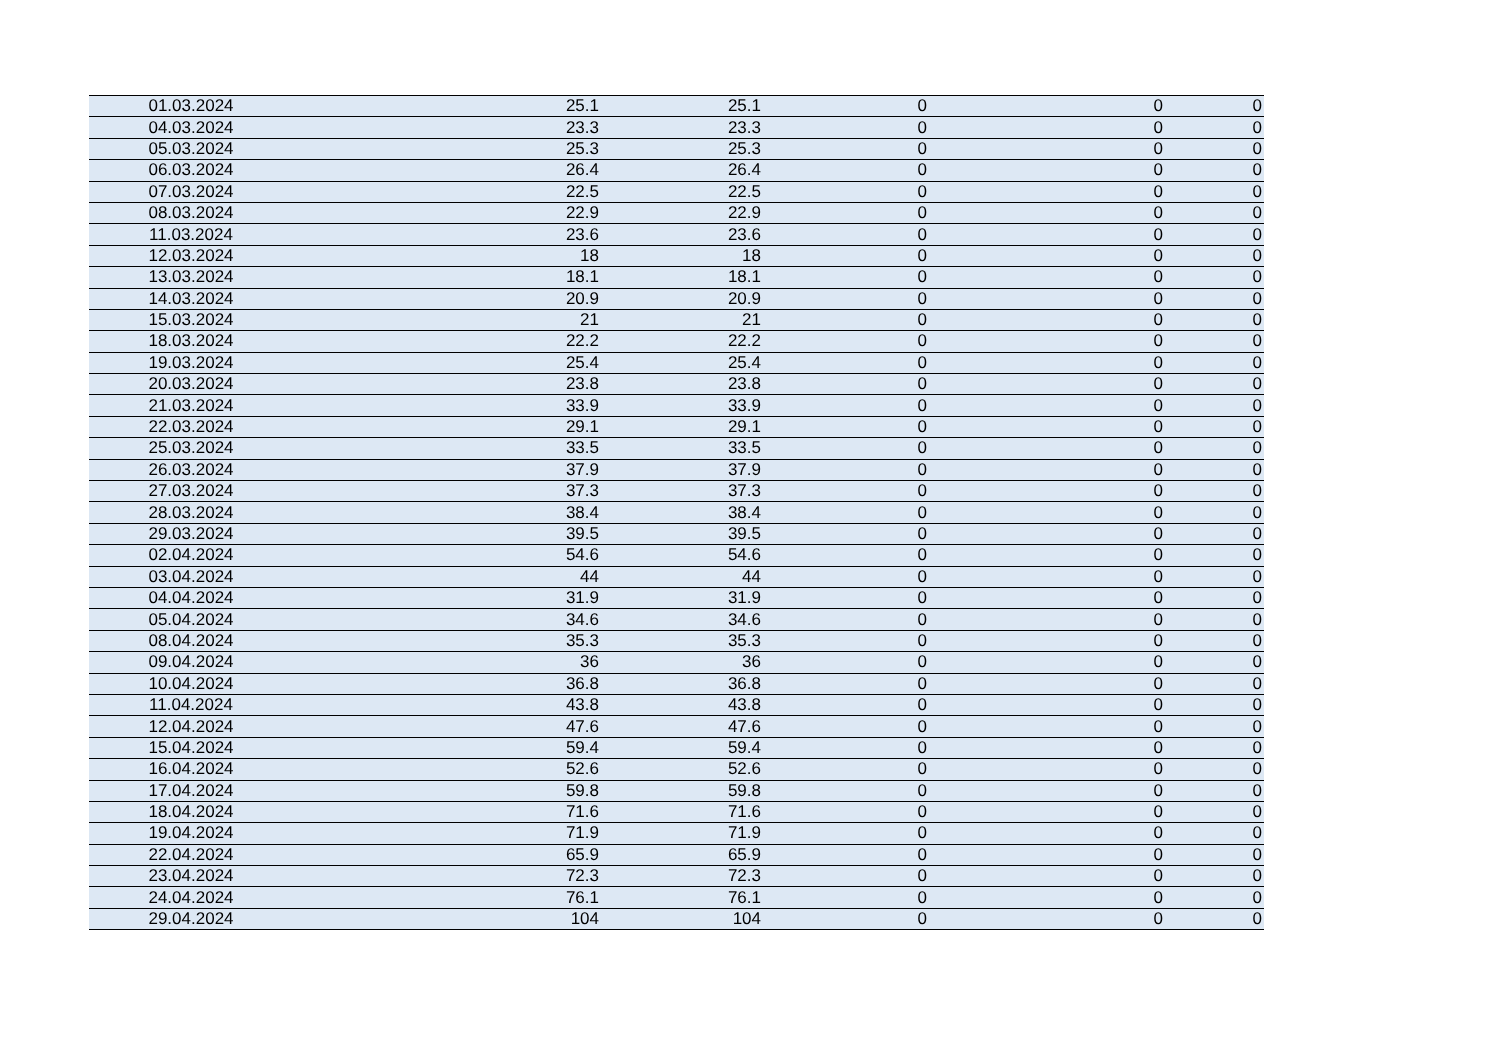| 01.03.2024 | 25.1 | 25.1 | 0 | 0 | 0 |
| 04.03.2024 | 23.3 | 23.3 | 0 | 0 | 0 |
| 05.03.2024 | 25.3 | 25.3 | 0 | 0 | 0 |
| 06.03.2024 | 26.4 | 26.4 | 0 | 0 | 0 |
| 07.03.2024 | 22.5 | 22.5 | 0 | 0 | 0 |
| 08.03.2024 | 22.9 | 22.9 | 0 | 0 | 0 |
| 11.03.2024 | 23.6 | 23.6 | 0 | 0 | 0 |
| 12.03.2024 | 18 | 18 | 0 | 0 | 0 |
| 13.03.2024 | 18.1 | 18.1 | 0 | 0 | 0 |
| 14.03.2024 | 20.9 | 20.9 | 0 | 0 | 0 |
| 15.03.2024 | 21 | 21 | 0 | 0 | 0 |
| 18.03.2024 | 22.2 | 22.2 | 0 | 0 | 0 |
| 19.03.2024 | 25.4 | 25.4 | 0 | 0 | 0 |
| 20.03.2024 | 23.8 | 23.8 | 0 | 0 | 0 |
| 21.03.2024 | 33.9 | 33.9 | 0 | 0 | 0 |
| 22.03.2024 | 29.1 | 29.1 | 0 | 0 | 0 |
| 25.03.2024 | 33.5 | 33.5 | 0 | 0 | 0 |
| 26.03.2024 | 37.9 | 37.9 | 0 | 0 | 0 |
| 27.03.2024 | 37.3 | 37.3 | 0 | 0 | 0 |
| 28.03.2024 | 38.4 | 38.4 | 0 | 0 | 0 |
| 29.03.2024 | 39.5 | 39.5 | 0 | 0 | 0 |
| 02.04.2024 | 54.6 | 54.6 | 0 | 0 | 0 |
| 03.04.2024 | 44 | 44 | 0 | 0 | 0 |
| 04.04.2024 | 31.9 | 31.9 | 0 | 0 | 0 |
| 05.04.2024 | 34.6 | 34.6 | 0 | 0 | 0 |
| 08.04.2024 | 35.3 | 35.3 | 0 | 0 | 0 |
| 09.04.2024 | 36 | 36 | 0 | 0 | 0 |
| 10.04.2024 | 36.8 | 36.8 | 0 | 0 | 0 |
| 11.04.2024 | 43.8 | 43.8 | 0 | 0 | 0 |
| 12.04.2024 | 47.6 | 47.6 | 0 | 0 | 0 |
| 15.04.2024 | 59.4 | 59.4 | 0 | 0 | 0 |
| 16.04.2024 | 52.6 | 52.6 | 0 | 0 | 0 |
| 17.04.2024 | 59.8 | 59.8 | 0 | 0 | 0 |
| 18.04.2024 | 71.6 | 71.6 | 0 | 0 | 0 |
| 19.04.2024 | 71.9 | 71.9 | 0 | 0 | 0 |
| 22.04.2024 | 65.9 | 65.9 | 0 | 0 | 0 |
| 23.04.2024 | 72.3 | 72.3 | 0 | 0 | 0 |
| 24.04.2024 | 76.1 | 76.1 | 0 | 0 | 0 |
| 29.04.2024 | 104 | 104 | 0 | 0 | 0 |